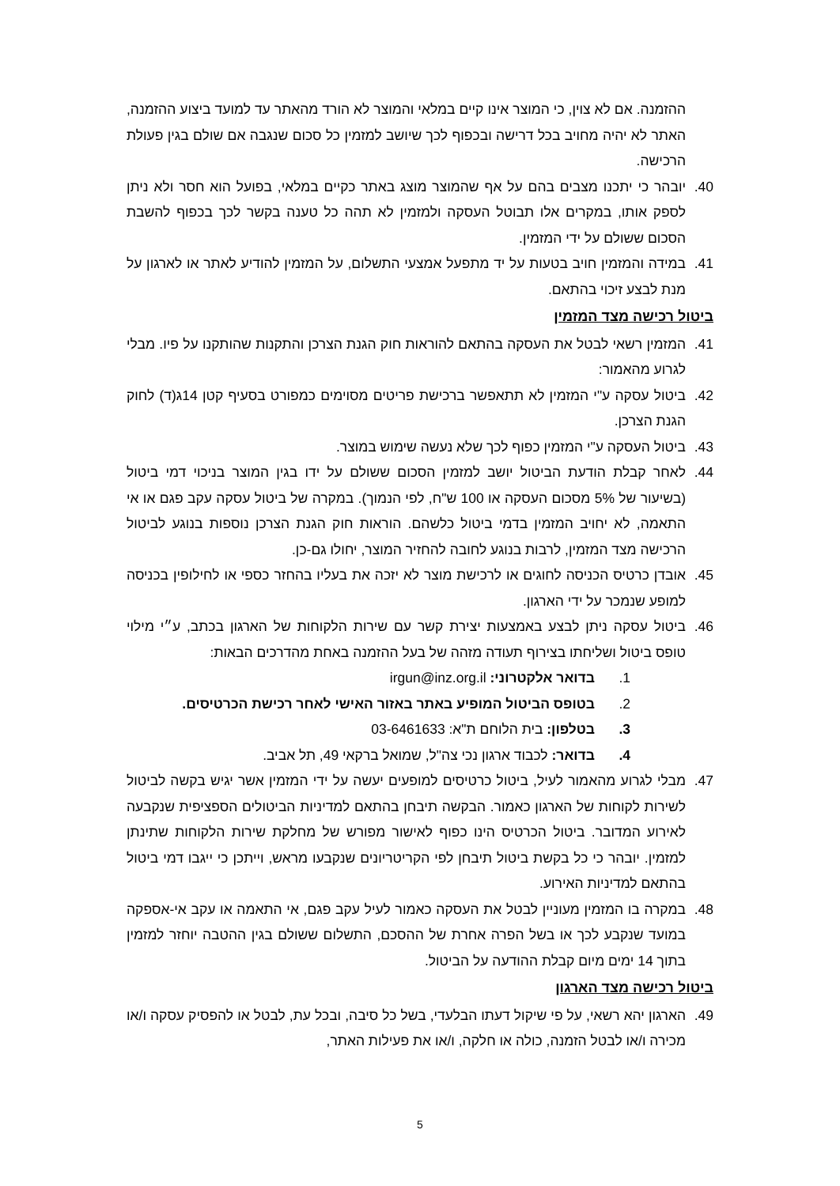ההזמנה. אם לא צוין, כי המוצר אינו קיים במלאי והמוצר לא הורד מהאתר עד למועד ביצוע ההזמנה, האתר לא יהיה מחויב בכל דרישה ובכפוף לכך שיושב למזמין כל סכום שנגבה אם שולם בגין פעולת הרכישה.
40. יובהר כי יתכנו מצבים בהם על אף שהמוצר מוצג באתר כקיים במלאי, בפועל הוא חסר ולא ניתן לספק אותו, במקרים אלו תבוטל העסקה ולמזמין לא תהה כל טענה בקשר לכך בכפוף להשבת הסכום ששולם על ידי המזמין.
41. במידה והמזמין חויב בטעות על יד מתפעל אמצעי התשלום, על המזמין להודיע לאתר או לארגון על מנת לבצע זיכוי בהתאם.
ביטול רכישה מצד המזמין
41. המזמין רשאי לבטל את העסקה בהתאם להוראות חוק הגנת הצרכן והתקנות שהותקנו על פיו. מבלי לגרוע מהאמור:
42. ביטול עסקה ע"י המזמין לא תתאפשר ברכישת פריטים מסוימים כמפורט בסעיף קטן 14ג(ד) לחוק הגנת הצרכן.
43. ביטול העסקה ע"י המזמין כפוף לכך שלא נעשה שימוש במוצר.
44. לאחר קבלת הודעת הביטול יושב למזמין הסכום ששולם על ידו בגין המוצר בניכוי דמי ביטול (בשיעור של 5% מסכום העסקה או 100 ש"ח, לפי הנמוך). במקרה של ביטול עסקה עקב פגם או אי התאמה, לא יחויב המזמין בדמי ביטול כלשהם. הוראות חוק הגנת הצרכן נוספות בנוגע לביטול הרכישה מצד המזמין, לרבות בנוגע לחובה להחזיר המוצר, יחולו גם-כן.
45. אובדן כרטיס הכניסה לחוגים או לרכישת מוצר לא יזכה את בעליו בהחזר כספי או לחילופין בכניסה למופע שנמכר על ידי הארגון.
46. ביטול עסקה ניתן לבצע באמצעות יצירת קשר עם שירות הלקוחות של הארגון בכתב, ע״י מילוי טופס ביטול ושליחתו בצירוף תעודה מזהה של בעל ההזמנה באחת מהדרכים הבאות:
1. בדואר אלקטרוני: irgun@inz.org.il
2. בטופס הביטול המופיע באתר באזור האישי לאחר רכישת הכרטיסים.
3. בטלפון: בית הלוחם ת"א: 03-6461633
4. בדואר: לכבוד ארגון נכי צה"ל, שמואל ברקאי 49, תל אביב.
47. מבלי לגרוע מהאמור לעיל, ביטול כרטיסים למופעים יעשה על ידי המזמין אשר יגיש בקשה לביטול לשירות לקוחות של הארגון כאמור. הבקשה תיבחן בהתאם למדיניות הביטולים הספציפית שנקבעה לאירוע המדובר. ביטול הכרטיס הינו כפוף לאישור מפורש של מחלקת שירות הלקוחות שתינתן למזמין. יובהר כי כל בקשת ביטול תיבחן לפי הקריטריונים שנקבעו מראש, וייתכן כי ייגבו דמי ביטול בהתאם למדיניות האירוע.
48. במקרה בו המזמין מעוניין לבטל את העסקה כאמור לעיל עקב פגם, אי התאמה או עקב אי-אספקה במועד שנקבע לכך או בשל הפרה אחרת של ההסכם, התשלום ששולם בגין ההטבה יוחזר למזמין בתוך 14 ימים מיום קבלת ההודעה על הביטול.
ביטול רכישה מצד הארגון
49. הארגון יהא רשאי, על פי שיקול דעתו הבלעדי, בשל כל סיבה, ובכל עת, לבטל או להפסיק עסקה ו/או מכירה ו/או לבטל הזמנה, כולה או חלקה, ו/או את פעילות האתר,
5